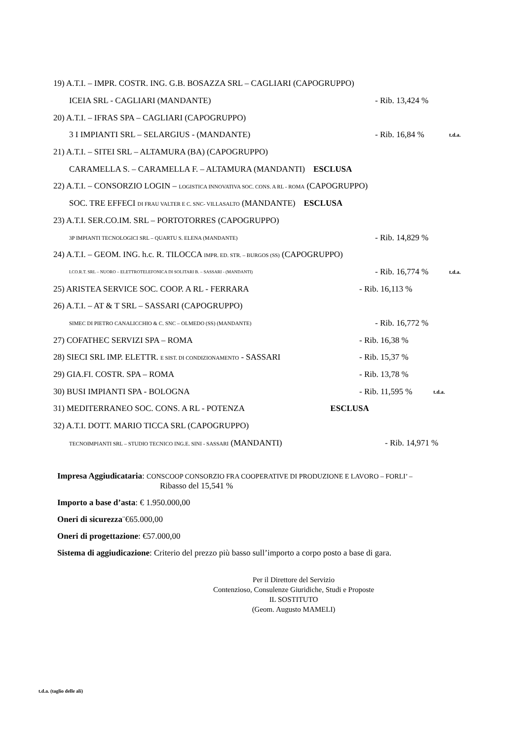19) A.T.I. – IMPR. COSTR. ING. G.B. BOSAZZA SRL – CAGLIARI (CAPOGRUPPO)
ICEIA SRL - CAGLIARI (MANDANTE)
- Rib. 13,424 %
20) A.T.I. – IFRAS SPA – CAGLIARI (CAPOGRUPPO)
3 I IMPIANTI SRL – SELARGIUS - (MANDANTE) - Rib. 16,84 %
t.d.a.
21) A.T.I. – SITEI SRL – ALTAMURA (BA) (CAPOGRUPPO)
CARAMELLA S. – CARAMELLA F. – ALTAMURA (MANDANTI) ESCLUSA
22) A.T.I. – CONSORZIO LOGIN – LOGISTICA INNOVATIVA SOC. CONS. A RL - ROMA (CAPOGRUPPO)
SOC. TRE EFFECI DI FRAU VALTER E C. SNC- VILLASALTO (MANDANTE) ESCLUSA
23) A.T.I. SER.CO.IM. SRL – PORTOTORRES (CAPOGRUPPO)
3P IMPIANTI TECNOLOGICI SRL – QUARTU S. ELENA (MANDANTE)
- Rib. 14,829 %
24) A.T.I. – GEOM. ING. h.c. R. TILOCCA IMPR. ED. STR. – BURGOS (SS) (CAPOGRUPPO)
I.CO.R.T. SRL – NUORO – ELETTROTELEFONICA DI SOLITARI B. – SASSARI - (MANDANTI)
- Rib. 16,774 %
t.d.a.
25) ARISTEA SERVICE SOC. COOP. A RL - FERRARA
- Rib. 16,113 %
26) A.T.I. – AT & T SRL – SASSARI (CAPOGRUPPO)
SIMEC DI PIETRO CANALICCHIO & C. SNC – OLMEDO (SS) (MANDANTE)
- Rib. 16,772 %
27) COFATHEC SERVIZI SPA – ROMA - Rib. 16,38 %
28) SIECI SRL IMP. ELETTR. E SIST. DI CONDIZIONAMENTO - SASSARI
- Rib. 15,37 %
29) GIA.FI. COSTR. SPA – ROMA - Rib. 13,78 %
30) BUSI IMPIANTI SPA - BOLOGNA
- Rib. 11,595 %
t.d.a.
31) MEDITERRANEO SOC. CONS. A RL - POTENZA ESCLUSA
32) A.T.I. DOTT. MARIO TICCA SRL (CAPOGRUPPO)
TECNOIMPIANTI SRL – STUDIO TECNICO ING.E. SINI - SASSARI (MANDANTI)
- Rib. 14,971 %
Impresa Aggiudicataria: CONSCOOP CONSORZIO FRA COOPERATIVE DI PRODUZIONE E LAVORO – FORLI’ –
Ribasso del 15,541 %
Importo a base d’asta: € 1.950.000,00
Oneri di sicurezza¨€65.000,00
Oneri di progettazione: €57.000,00
Sistema di aggiudicazione: Criterio del prezzo più basso sull’importo a corpo posto a base di gara.
Per il Direttore del Servizio
Contenzioso, Consulenze Giuridiche, Studi e Proposte
IL SOSTITUTO
(Geom. Augusto MAMELI)
t.d.a. (taglio delle ali)